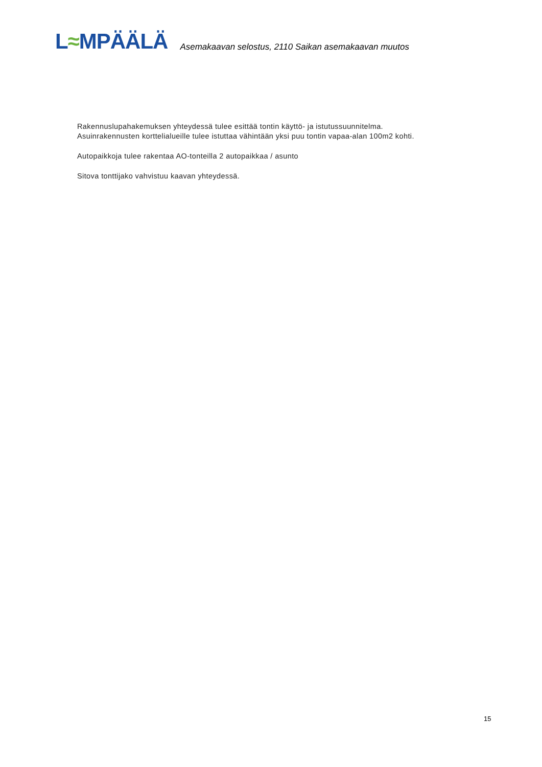L≈MPÄÄLÄ
Asemakaavan selostus, 2110 Saikan asemakaavan muutos
Rakennuslupahakemuksen yhteydessä tulee esittää tontin käyttö- ja istutussuunnitelma.
Asuinrakennusten korttelialueille tulee istuttaa vähintään yksi puu tontin vapaa-alan 100m2 kohti.
Autopaikkoja tulee rakentaa AO-tonteilla 2 autopaikkaa / asunto
Sitova tonttijako vahvistuu kaavan yhteydessä.
15